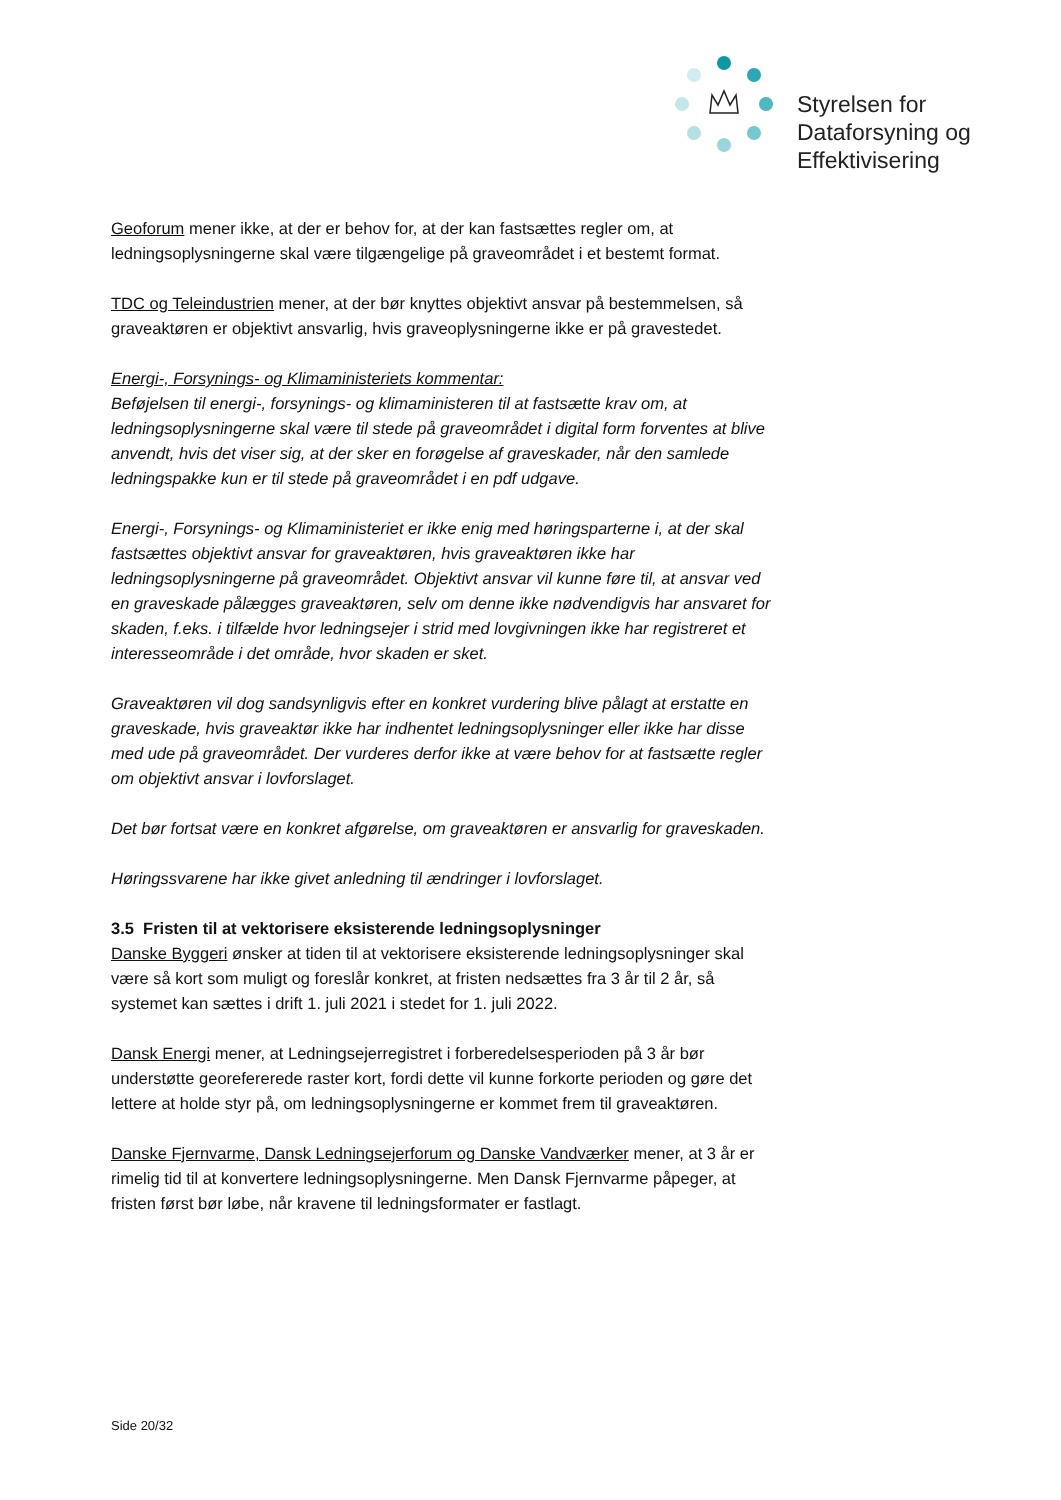Styrelsen for
Dataforsyning og
Effektivisering
Geoforum mener ikke, at der er behov for, at der kan fastsættes regler om, at ledningsoplysningerne skal være tilgængelige på graveområdet i et bestemt format.
TDC og Teleindustrien mener, at der bør knyttes objektivt ansvar på bestemmelsen, så graveaktøren er objektivt ansvarlig, hvis graveoplysningerne ikke er på gravestedet.
Energi-, Forsynings- og Klimaministeriets kommentar:
Beføjelsen til energi-, forsynings- og klimaministeren til at fastsætte krav om, at ledningsoplysningerne skal være til stede på graveområdet i digital form forventes at blive anvendt, hvis det viser sig, at der sker en forøgelse af graveskader, når den samlede ledningspakke kun er til stede på graveområdet i en pdf udgave.
Energi-, Forsynings- og Klimaministeriet er ikke enig med høringsparterne i, at der skal fastsættes objektivt ansvar for graveaktøren, hvis graveaktøren ikke har ledningsoplysningerne på graveområdet. Objektivt ansvar vil kunne føre til, at ansvar ved en graveskade pålægges graveaktøren, selv om denne ikke nødvendigvis har ansvaret for skaden, f.eks. i tilfælde hvor ledningsejer i strid med lovgivningen ikke har registreret et interesseområde i det område, hvor skaden er sket.
Graveaktøren vil dog sandsynligvis efter en konkret vurdering blive pålagt at erstatte en graveskade, hvis graveaktør ikke har indhentet ledningsoplysninger eller ikke har disse med ude på graveområdet. Der vurderes derfor ikke at være behov for at fastsætte regler om objektivt ansvar i lovforslaget.
Det bør fortsat være en konkret afgørelse, om graveaktøren er ansvarlig for graveskaden.
Høringssvarene har ikke givet anledning til ændringer i lovforslaget.
3.5 Fristen til at vektorisere eksisterende ledningsoplysninger
Danske Byggeri ønsker at tiden til at vektorisere eksisterende ledningsoplysninger skal være så kort som muligt og foreslår konkret, at fristen nedsættes fra 3 år til 2 år, så systemet kan sættes i drift 1. juli 2021 i stedet for 1. juli 2022.
Dansk Energi mener, at Ledningsejerregistret i forberedelsesperioden på 3 år bør understøtte georefererede raster kort, fordi dette vil kunne forkorte perioden og gøre det lettere at holde styr på, om ledningsoplysningerne er kommet frem til graveaktøren.
Danske Fjernvarme, Dansk Ledningsejerforum og Danske Vandværker mener, at 3 år er rimelig tid til at konvertere ledningsoplysningerne. Men Dansk Fjernvarme påpeger, at fristen først bør løbe, når kravene til ledningsformater er fastlagt.
Side 20/32